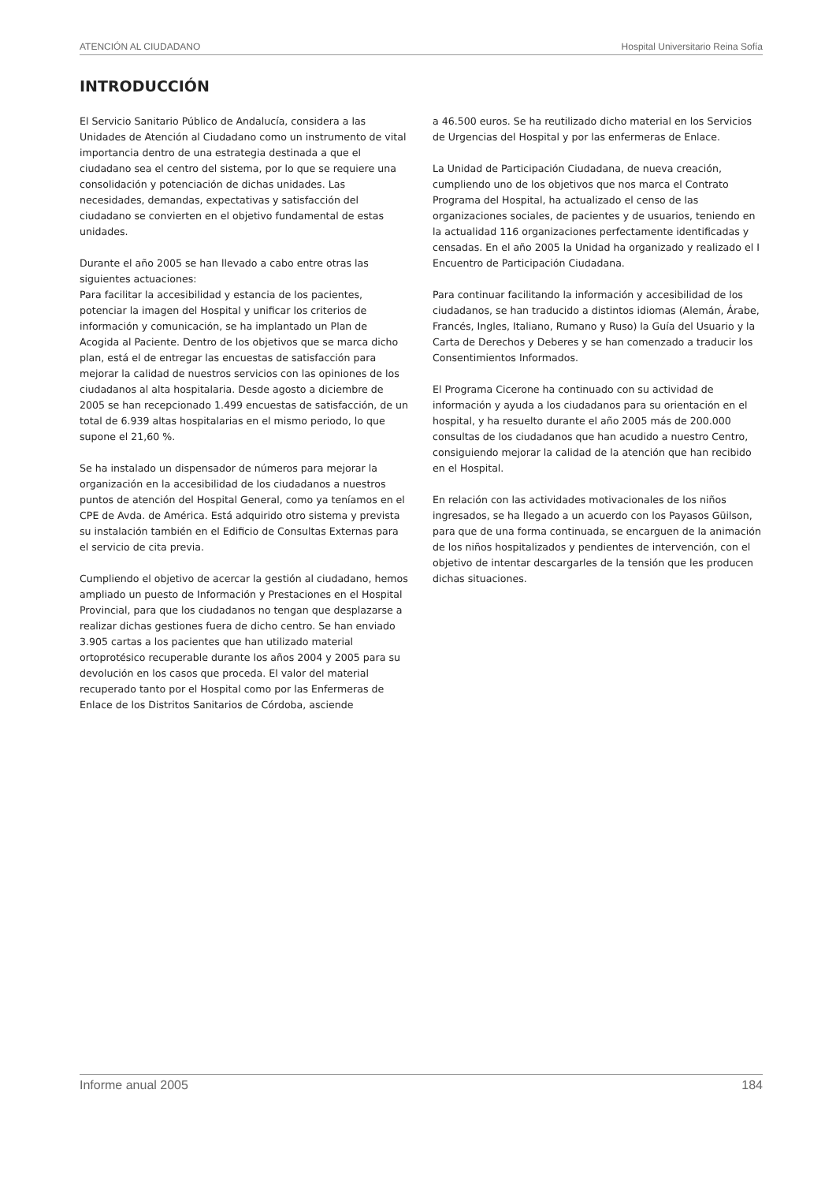ATENCIÓN AL CIUDADANO Hospital Universitario Reina Sofía
INTRODUCCIÓN
El Servicio Sanitario Público de Andalucía, considera a las Unidades de Atención al Ciudadano como un instrumento de vital importancia dentro de una estrategia destinada a que el ciudadano sea el centro del sistema, por lo que se requiere una consolidación y potenciación de dichas unidades. Las necesidades, demandas, expectativas y satisfacción del ciudadano se convierten en el objetivo fundamental de estas unidades.
Durante el año 2005 se han llevado a cabo entre otras las siguientes actuaciones:
Para facilitar la accesibilidad y estancia de los pacientes, potenciar la imagen del Hospital y unificar los criterios de información y comunicación, se ha implantado un Plan de Acogida al Paciente. Dentro de los objetivos que se marca dicho plan, está el de entregar las encuestas de satisfacción para mejorar la calidad de nuestros servicios con las opiniones de los ciudadanos al alta hospitalaria. Desde agosto a diciembre de 2005 se han recepcionado 1.499 encuestas de satisfacción, de un total de 6.939 altas hospitalarias en el mismo periodo, lo que supone el 21,60 %.
Se ha instalado un dispensador de números para mejorar la organización en la accesibilidad de los ciudadanos a nuestros puntos de atención del Hospital General, como ya teníamos en el CPE de Avda. de América. Está adquirido otro sistema y prevista su instalación también en el Edificio de Consultas Externas para el servicio de cita previa.
Cumpliendo el objetivo de acercar la gestión al ciudadano, hemos ampliado un puesto de Información y Prestaciones en el Hospital Provincial, para que los ciudadanos no tengan que desplazarse a realizar dichas gestiones fuera de dicho centro. Se han enviado 3.905 cartas a los pacientes que han utilizado material ortoprotésico recuperable durante los años 2004 y 2005 para su devolución en los casos que proceda. El valor del material recuperado tanto por el Hospital como por las Enfermeras de Enlace de los Distritos Sanitarios de Córdoba, asciende
a 46.500 euros. Se ha reutilizado dicho material en los Servicios de Urgencias del Hospital y por las enfermeras de Enlace.
La Unidad de Participación Ciudadana, de nueva creación, cumpliendo uno de los objetivos que nos marca el Contrato Programa del Hospital, ha actualizado el censo de las organizaciones sociales, de pacientes y de usuarios, teniendo en la actualidad 116 organizaciones perfectamente identificadas y censadas. En el año 2005 la Unidad ha organizado y realizado el I Encuentro de Participación Ciudadana.
Para continuar facilitando la información y accesibilidad de los ciudadanos, se han traducido a distintos idiomas (Alemán, Árabe, Francés, Ingles, Italiano, Rumano y Ruso) la Guía del Usuario y la Carta de Derechos y Deberes y se han comenzado a traducir los Consentimientos Informados.
El Programa Cicerone ha continuado con su actividad de información y ayuda a los ciudadanos para su orientación en el hospital, y ha resuelto durante el año 2005 más de 200.000 consultas de los ciudadanos que han acudido a nuestro Centro, consiguiendo mejorar la calidad de la atención que han recibido en el Hospital.
En relación con las actividades motivacionales de los niños ingresados, se ha llegado a un acuerdo con los Payasos Güilson, para que de una forma continuada, se encarguen de la animación de los niños hospitalizados y pendientes de intervención, con el objetivo de intentar descargarles de la tensión que les producen dichas situaciones.
Informe anual 2005 184